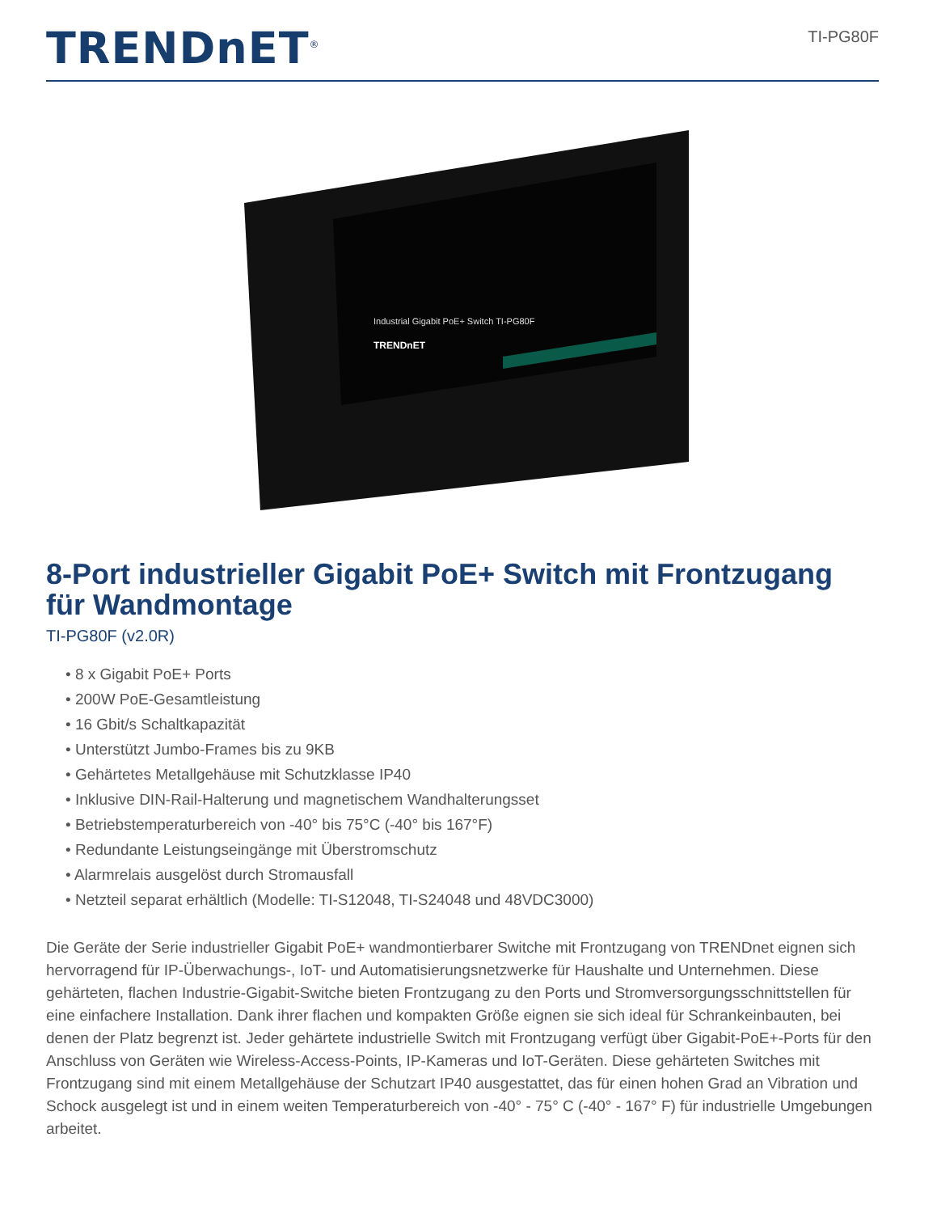TRENDnET<sup>®</sup>
TI-PG80F
Industrial Gigabit PoE+ Switch TI-PG80F
TRENDnET
8-Port industrieller Gigabit PoE+ Switch mit Frontzugang für Wandmontage
TI-PG80F (v2.0R)
• 8 x Gigabit PoE+ Ports
• 200W PoE-Gesamtleistung
• 16 Gbit/s Schaltkapazität
• Unterstützt Jumbo-Frames bis zu 9KB
• Gehärtetes Metallgehäuse mit Schutzklasse IP40
• Inklusive DIN-Rail-Halterung und magnetischem Wandhalterungsset
• Betriebstemperaturbereich von -40° bis 75°C (-40° bis 167°F)
• Redundante Leistungseingänge mit Überstromschutz
• Alarmrelais ausgelöst durch Stromausfall
• Netzteil separat erhältlich (Modelle: TI-S12048, TI-S24048 und 48VDC3000)
Die Geräte der Serie industrieller Gigabit PoE+ wandmontierbarer Switche mit Frontzugang von TRENDnet eignen sich hervorragend für IP-Überwachungs-, IoT- und Automatisierungsnetzwerke für Haushalte und Unternehmen. Diese gehärteten, flachen Industrie-Gigabit-Switche bieten Frontzugang zu den Ports und Stromversorgungsschnittstellen für eine einfachere Installation. Dank ihrer flachen und kompakten Größe eignen sie sich ideal für Schrankeinbauten, bei denen der Platz begrenzt ist. Jeder gehärtete industrielle Switch mit Frontzugang verfügt über Gigabit-PoE+-Ports für den Anschluss von Geräten wie Wireless-Access-Points, IP-Kameras und IoT-Geräten. Diese gehärteten Switches mit Frontzugang sind mit einem Metallgehäuse der Schutzart IP40 ausgestattet, das für einen hohen Grad an Vibration und Schock ausgelegt ist und in einem weiten Temperaturbereich von -40° - 75° C (-40° - 167° F) für industrielle Umgebungen arbeitet.